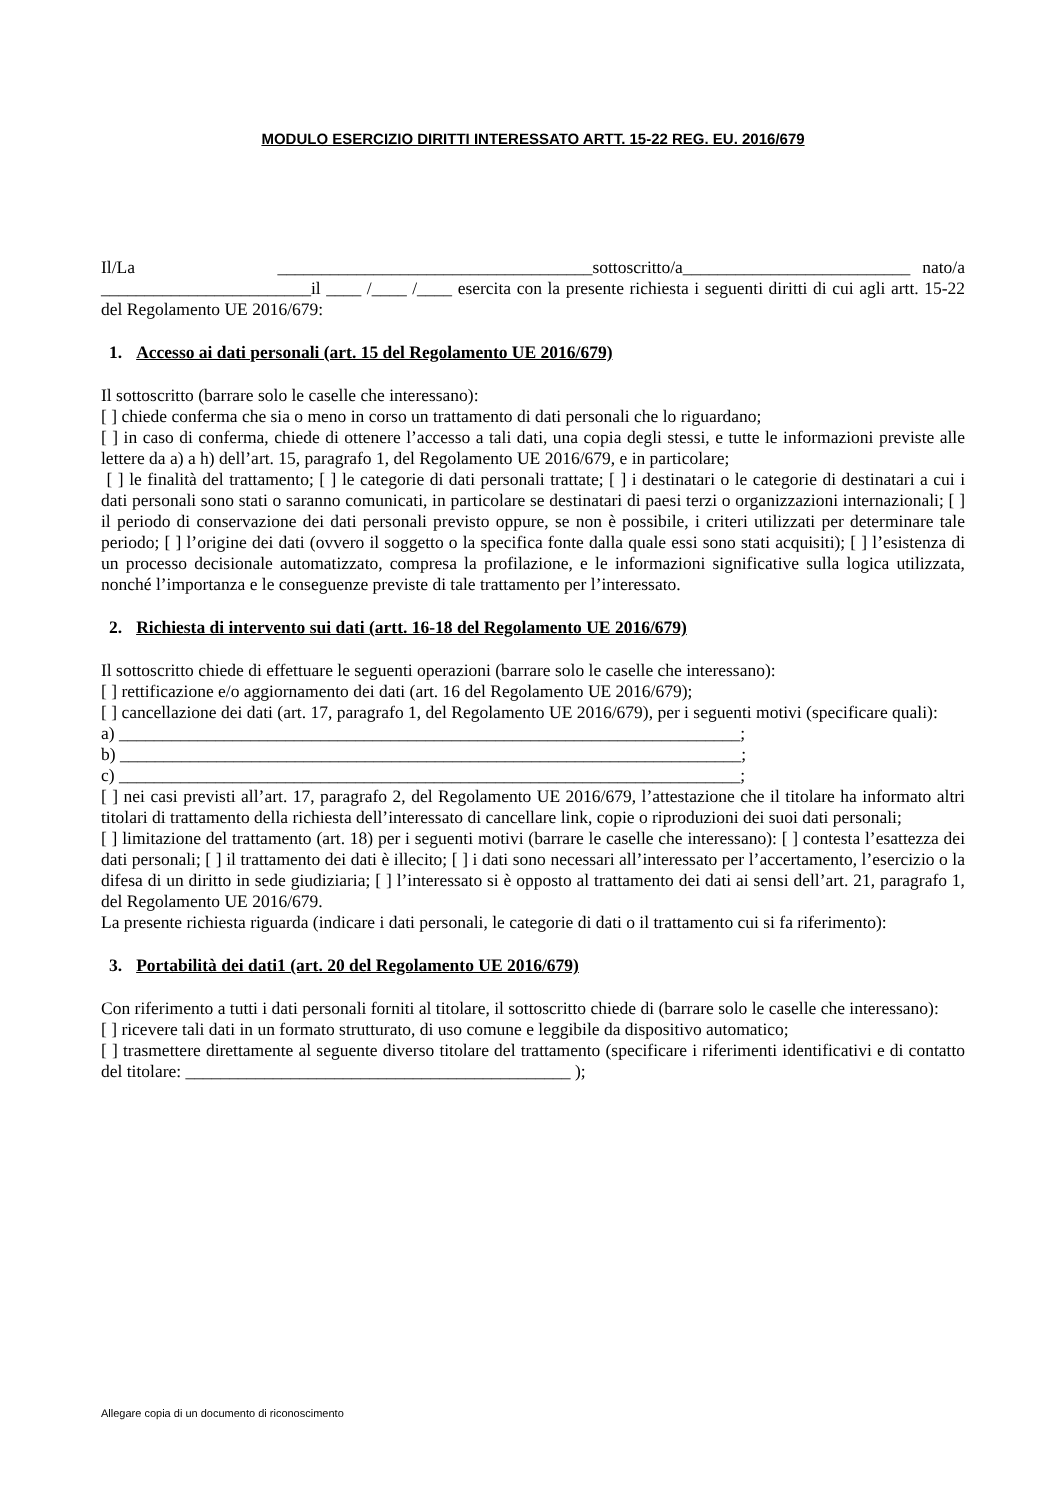MODULO ESERCIZIO DIRITTI INTERESSATO ARTT. 15-22 REG. EU. 2016/679
Il/La ____________________________________sottoscritto/a__________________________ nato/a ________________________il ____ /____ /____ esercita con la presente richiesta i seguenti diritti di cui agli artt. 15-22 del Regolamento UE 2016/679:
1. Accesso ai dati personali (art. 15 del Regolamento UE 2016/679)
Il sottoscritto (barrare solo le caselle che interessano):
[ ] chiede conferma che sia o meno in corso un trattamento di dati personali che lo riguardano;
[ ] in caso di conferma, chiede di ottenere l’accesso a tali dati, una copia degli stessi, e tutte le informazioni previste alle lettere da a) a h) dell’art. 15, paragrafo 1, del Regolamento UE 2016/679, e in particolare;
[ ] le finalità del trattamento; [ ] le categorie di dati personali trattate; [ ] i destinatari o le categorie di destinatari a cui i dati personali sono stati o saranno comunicati, in particolare se destinatari di paesi terzi o organizzazioni internazionali; [ ] il periodo di conservazione dei dati personali previsto oppure, se non è possibile, i criteri utilizzati per determinare tale periodo; [ ] l’origine dei dati (ovvero il soggetto o la specifica fonte dalla quale essi sono stati acquisiti); [ ] l’esistenza di un processo decisionale automatizzato, compresa la profilazione, e le informazioni significative sulla logica utilizzata, nonché l’importanza e le conseguenze previste di tale trattamento per l’interessato.
2. Richiesta di intervento sui dati (artt. 16-18 del Regolamento UE 2016/679)
Il sottoscritto chiede di effettuare le seguenti operazioni (barrare solo le caselle che interessano):
[ ] rettificazione e/o aggiornamento dei dati (art. 16 del Regolamento UE 2016/679);
[ ] cancellazione dei dati (art. 17, paragrafo 1, del Regolamento UE 2016/679), per i seguenti motivi (specificare quali):
a) _______________________________________________________________________;
b) _______________________________________________________________________;
c) _______________________________________________________________________;
[ ] nei casi previsti all’art. 17, paragrafo 2, del Regolamento UE 2016/679, l’attestazione che il titolare ha informato altri titolari di trattamento della richiesta dell’interessato di cancellare link, copie o riproduzioni dei suoi dati personali;
[ ] limitazione del trattamento (art. 18) per i seguenti motivi (barrare le caselle che interessano): [ ] contesta l’esattezza dei dati personali; [ ] il trattamento dei dati è illecito; [ ] i dati sono necessari all’interessato per l’accertamento, l’esercizio o la difesa di un diritto in sede giudiziaria; [ ] l’interessato si è opposto al trattamento dei dati ai sensi dell’art. 21, paragrafo 1, del Regolamento UE 2016/679.
La presente richiesta riguarda (indicare i dati personali, le categorie di dati o il trattamento cui si fa riferimento):
3. Portabilità dei dati1 (art. 20 del Regolamento UE 2016/679)
Con riferimento a tutti i dati personali forniti al titolare, il sottoscritto chiede di (barrare solo le caselle che interessano):
[ ] ricevere tali dati in un formato strutturato, di uso comune e leggibile da dispositivo automatico;
[ ] trasmettere direttamente al seguente diverso titolare del trattamento (specificare i riferimenti identificativi e di contatto del titolare: ____________________________________________ );
Allegare copia di un documento di riconoscimento